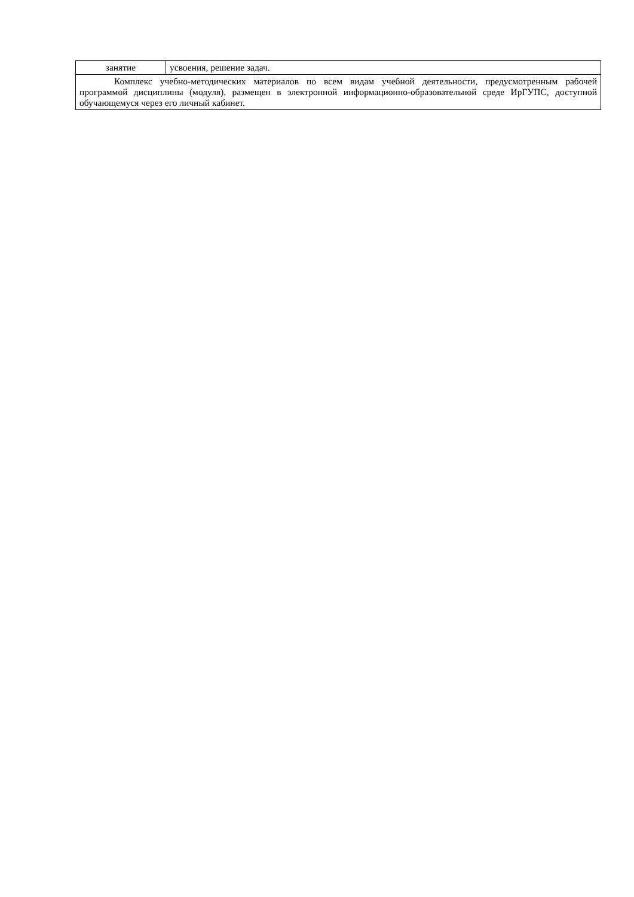| занятие | усвоения, решение задач. |
| Комплекс учебно-методических материалов по всем видам учебной деятельности, предусмотренным рабочей программой дисциплины (модуля), размещен в электронной информационно-образовательной среде ИрГУПС, доступной обучающемуся через его личный кабинет. | |